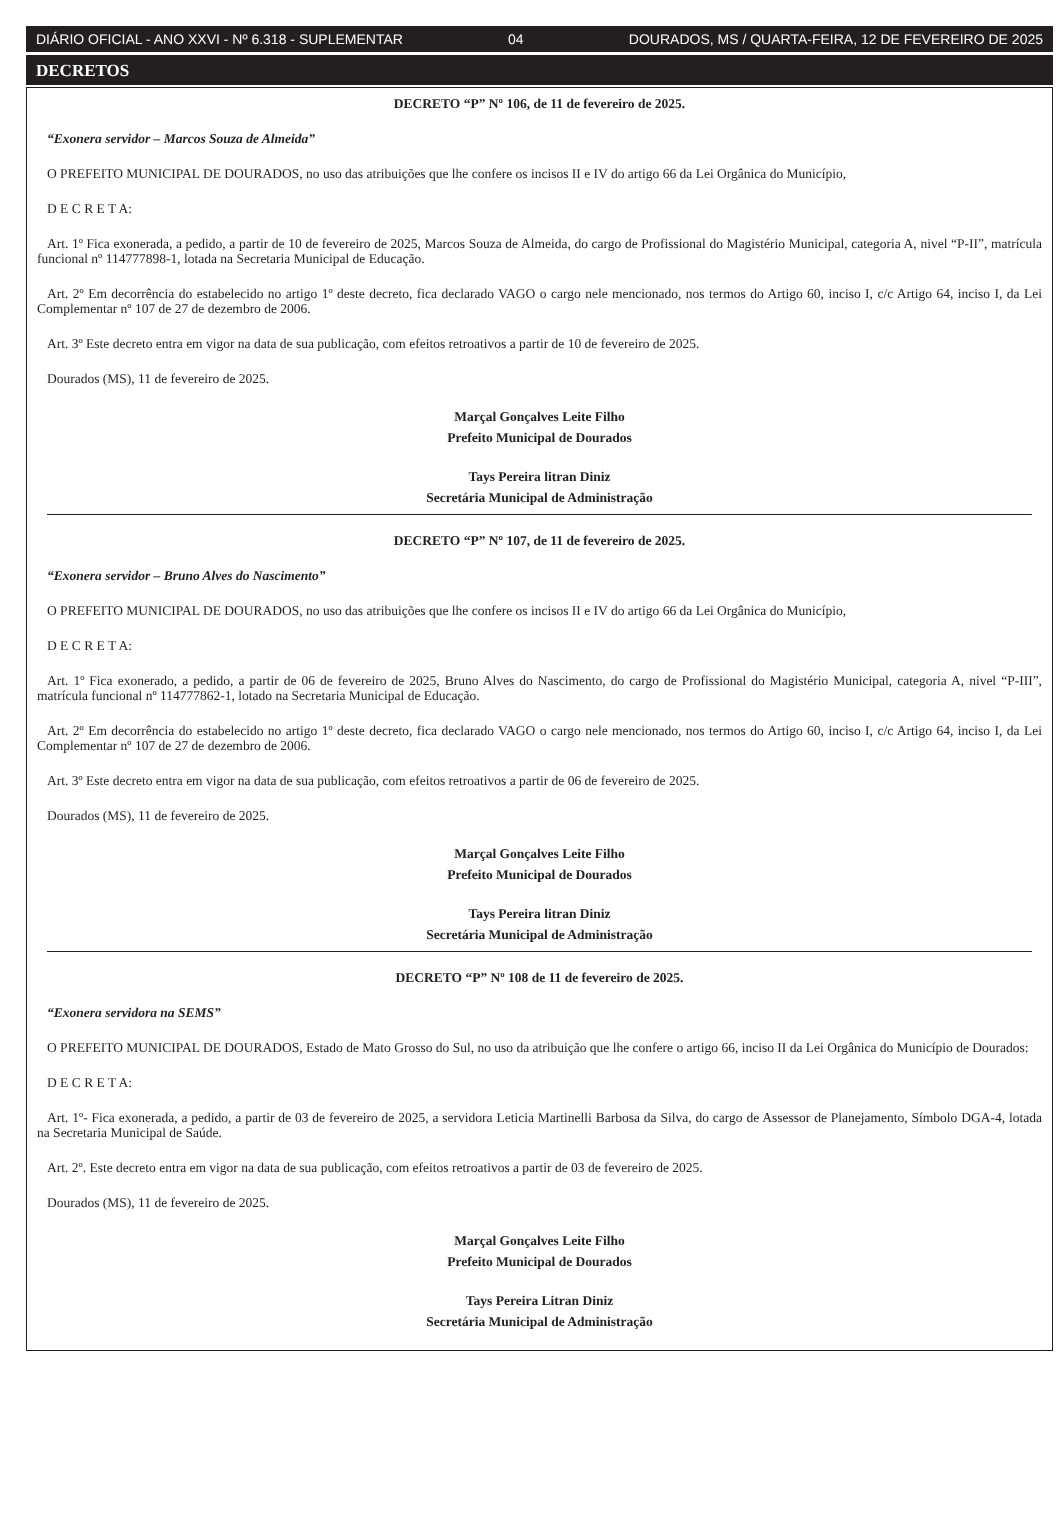DIÁRIO OFICIAL - ANO XXVI - Nº 6.318 - SUPLEMENTAR 04 DOURADOS, MS / QUARTA-FEIRA, 12 DE FEVEREIRO DE 2025
DECRETOS
DECRETO “P” Nº 106, de 11 de fevereiro de 2025.
“Exonera servidor – Marcos Souza de Almeida”
O PREFEITO MUNICIPAL DE DOURADOS, no uso das atribuições que lhe confere os incisos II e IV do artigo 66 da Lei Orgânica do Município,
D E C R E T A:
Art. 1º Fica exonerada, a pedido, a partir de 10 de fevereiro de 2025, Marcos Souza de Almeida, do cargo de Profissional do Magistério Municipal, categoria A, nivel “P-II”, matrícula funcional nº 114777898-1, lotada na Secretaria Municipal de Educação.
Art. 2º Em decorrência do estabelecido no artigo 1º deste decreto, fica declarado VAGO o cargo nele mencionado, nos termos do Artigo 60, inciso I, c/c Artigo 64, inciso I, da Lei Complementar nº 107 de 27 de dezembro de 2006.
Art. 3º Este decreto entra em vigor na data de sua publicação, com efeitos retroativos a partir de 10 de fevereiro de 2025.
Dourados (MS), 11 de fevereiro de 2025.
Marçal Gonçalves Leite Filho
Prefeito Municipal de Dourados
Tays Pereira litran Diniz
Secretária Municipal de Administração
DECRETO “P” Nº 107, de 11 de fevereiro de 2025.
“Exonera servidor – Bruno Alves do Nascimento”
O PREFEITO MUNICIPAL DE DOURADOS, no uso das atribuições que lhe confere os incisos II e IV do artigo 66 da Lei Orgânica do Município,
D E C R E T A:
Art. 1º Fica exonerado, a pedido, a partir de 06 de fevereiro de 2025, Bruno Alves do Nascimento, do cargo de Profissional do Magistério Municipal, categoria A, nivel “P-III”, matrícula funcional nº 114777862-1, lotado na Secretaria Municipal de Educação.
Art. 2º Em decorrência do estabelecido no artigo 1º deste decreto, fica declarado VAGO o cargo nele mencionado, nos termos do Artigo 60, inciso I, c/c Artigo 64, inciso I, da Lei Complementar nº 107 de 27 de dezembro de 2006.
Art. 3º Este decreto entra em vigor na data de sua publicação, com efeitos retroativos a partir de 06 de fevereiro de 2025.
Dourados (MS), 11 de fevereiro de 2025.
Marçal Gonçalves Leite Filho
Prefeito Municipal de Dourados
Tays Pereira litran Diniz
Secretária Municipal de Administração
DECRETO “P” Nº 108 de 11 de fevereiro de 2025.
“Exonera servidora na SEMS”
O PREFEITO MUNICIPAL DE DOURADOS, Estado de Mato Grosso do Sul, no uso da atribuição que lhe confere o artigo 66, inciso II da Lei Orgânica do Município de Dourados:
D E C R E T A:
Art. 1º- Fica exonerada, a pedido, a partir de 03 de fevereiro de 2025, a servidora Leticia Martinelli Barbosa da Silva, do cargo de Assessor de Planejamento, Símbolo DGA-4, lotada na Secretaria Municipal de Saúde.
Art. 2º. Este decreto entra em vigor na data de sua publicação, com efeitos retroativos a partir de 03 de fevereiro de 2025.
Dourados (MS), 11 de fevereiro de 2025.
Marçal Gonçalves Leite Filho
Prefeito Municipal de Dourados
Tays Pereira Litran Diniz
Secretária Municipal de Administração